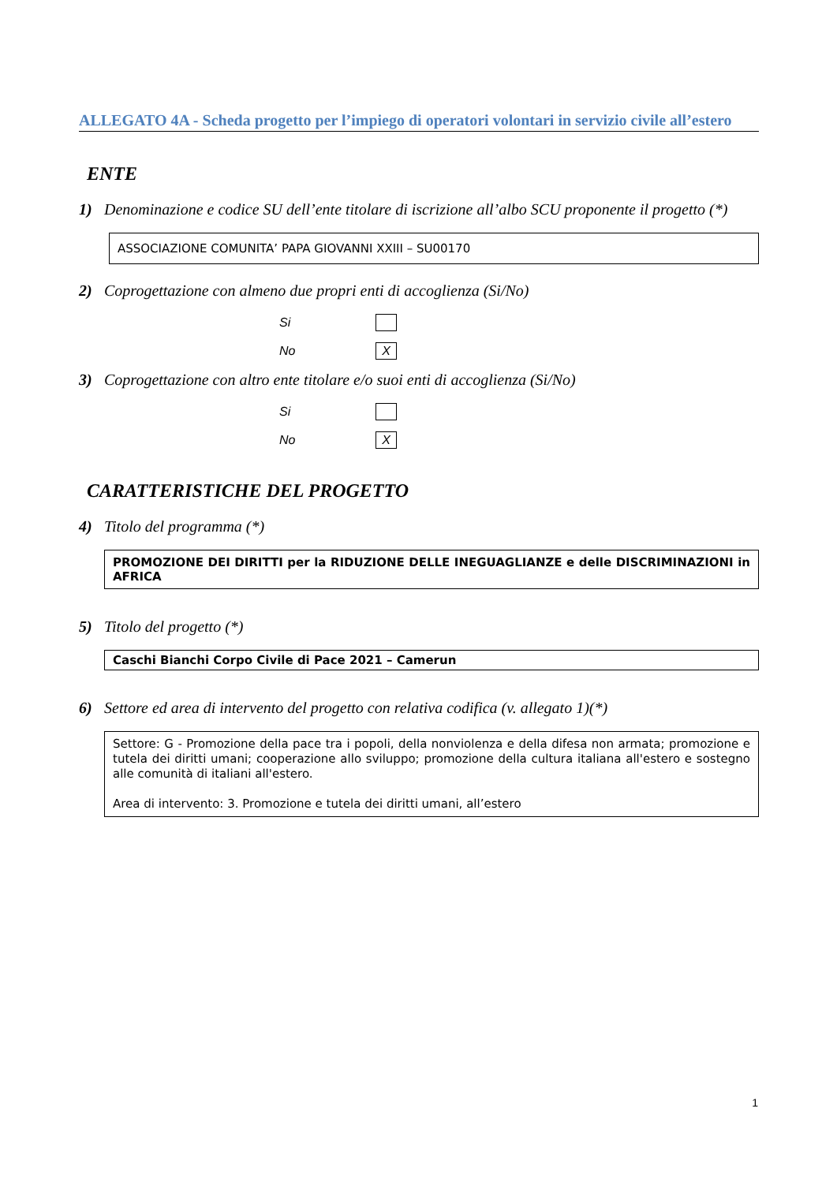ALLEGATO 4A - Scheda progetto per l’impiego di operatori volontari in servizio civile all’estero
ENTE
1) Denominazione e codice SU dell’ente titolare di iscrizione all’albo SCU proponente il progetto (*)
ASSOCIAZIONE COMUNITA’ PAPA GIOVANNI XXIII – SU00170
2) Coprogettazione con almeno due propri enti di accoglienza (Si/No)
Si
No
X
3) Coprogettazione con altro ente titolare e/o suoi enti di accoglienza (Si/No)
Si
No
X
CARATTERISTICHE DEL PROGETTO
4) Titolo del programma (*)
PROMOZIONE DEI DIRITTI per la RIDUZIONE DELLE INEGUAGLIANZE e delle DISCRIMINAZIONI in AFRICA
5) Titolo del progetto (*)
Caschi Bianchi Corpo Civile di Pace 2021 – Camerun
6) Settore ed area di intervento del progetto con relativa codifica (v. allegato 1)(*)
Settore: G - Promozione della pace tra i popoli, della nonviolenza e della difesa non armata; promozione e tutela dei diritti umani; cooperazione allo sviluppo; promozione della cultura italiana all'estero e sostegno alle comunità di italiani all'estero.
Area di intervento: 3. Promozione e tutela dei diritti umani, all’estero
1